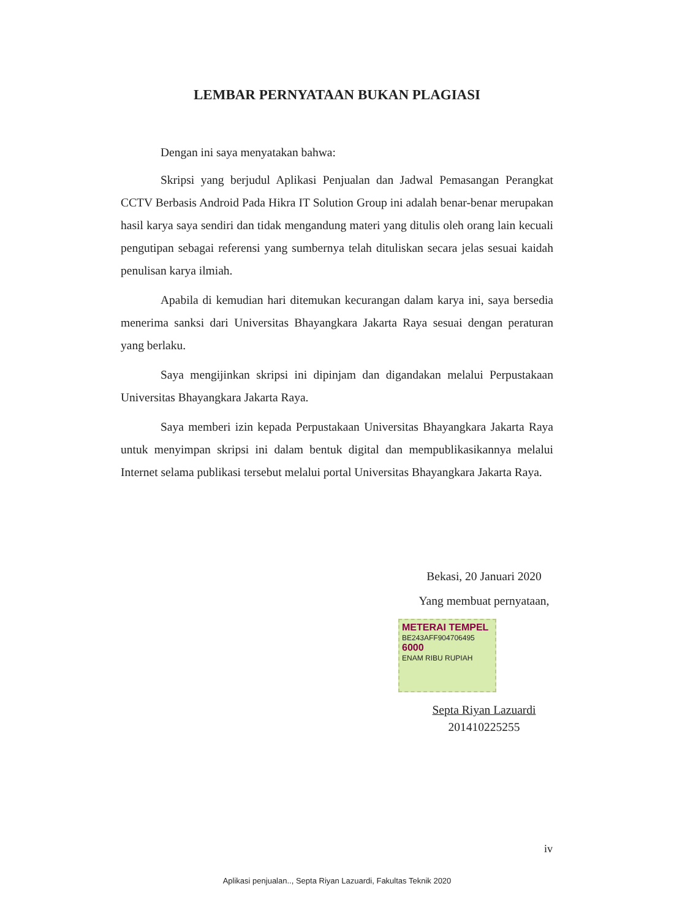LEMBAR PERNYATAAN BUKAN PLAGIASI
Dengan ini saya menyatakan bahwa:
Skripsi yang berjudul Aplikasi Penjualan dan Jadwal Pemasangan Perangkat CCTV Berbasis Android Pada Hikra IT Solution Group ini adalah benar-benar merupakan hasil karya saya sendiri dan tidak mengandung materi yang ditulis oleh orang lain kecuali pengutipan sebagai referensi yang sumbernya telah dituliskan secara jelas sesuai kaidah penulisan karya ilmiah.
Apabila di kemudian hari ditemukan kecurangan dalam karya ini, saya bersedia menerima sanksi dari Universitas Bhayangkara Jakarta Raya sesuai dengan peraturan yang berlaku.
Saya mengijinkan skripsi ini dipinjam dan digandakan melalui Perpustakaan Universitas Bhayangkara Jakarta Raya.
Saya memberi izin kepada Perpustakaan Universitas Bhayangkara Jakarta Raya untuk menyimpan skripsi ini dalam bentuk digital dan mempublikasikannya melalui Internet selama publikasi tersebut melalui portal Universitas Bhayangkara Jakarta Raya.
Bekasi, 20 Januari 2020
Yang membuat pernyataan,
METERAI TEMPEL
BE243AFF904706495
6000
ENAM RIBU RUPIAH
Septa Riyan Lazuardi
201410225255
iv
Aplikasi penjualan.., Septa Riyan Lazuardi, Fakultas Teknik 2020